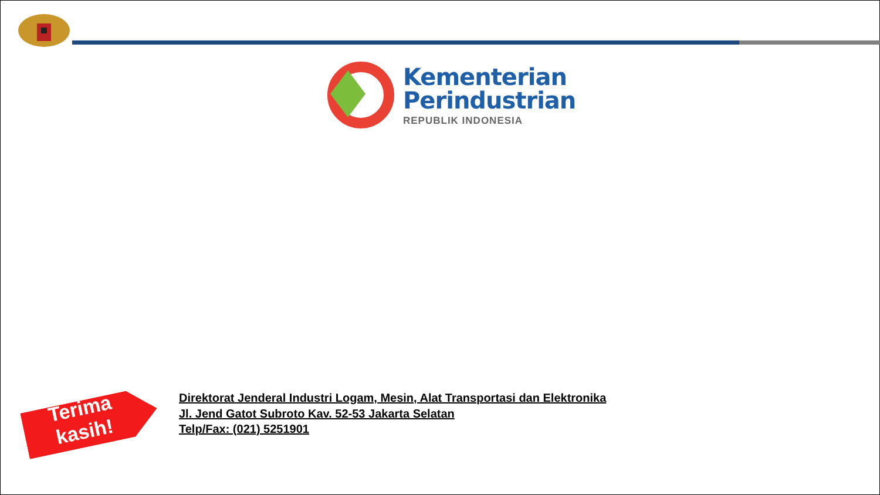Kementerian
Perindustrian
REPUBLIK INDONESIA
Terima kasih!
Direktorat Jenderal Industri Logam, Mesin, Alat Transportasi dan Elektronika
Jl. Jend Gatot Subroto Kav. 52-53 Jakarta Selatan
Telp/Fax: (021) 5251901